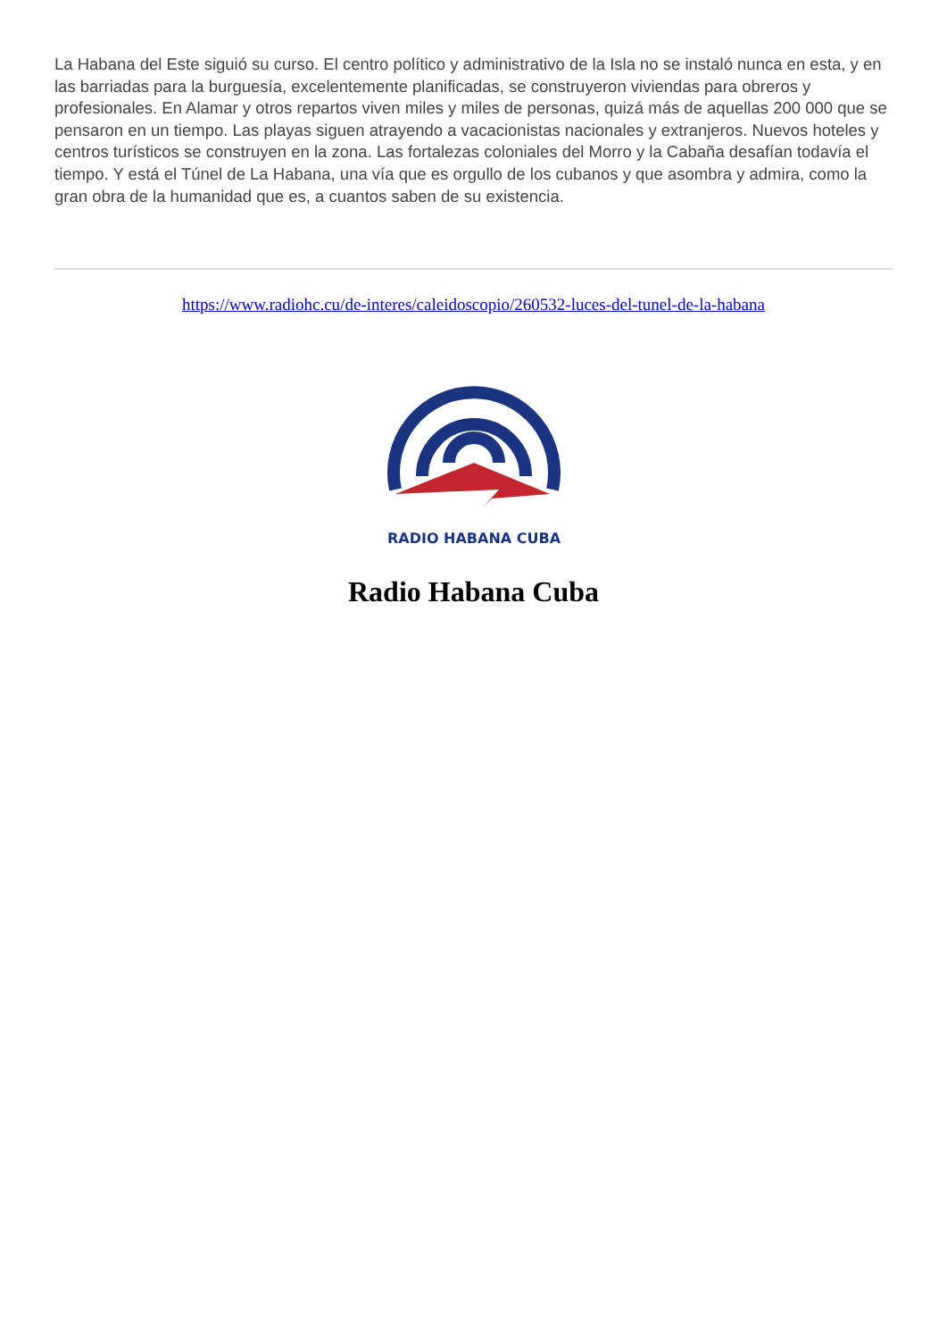La Habana del Este siguió su curso. El centro político y administrativo de la Isla no se instaló nunca en esta, y en las barriadas para la burguesía, excelentemente planificadas, se construyeron viviendas para obreros y profesionales. En Alamar y otros repartos viven miles y miles de personas, quizá más de aquellas 200 000 que se pensaron en un tiempo. Las playas siguen atrayendo a vacacionistas nacionales y extranjeros. Nuevos hoteles y centros turísticos se construyen en la zona. Las fortalezas coloniales del Morro y la Cabaña desafían todavía el tiempo. Y está el Túnel de La Habana, una vía que es orgullo de los cubanos y que asombra y admira, como la gran obra de la humanidad que es, a cuantos saben de su existencia.
https://www.radiohc.cu/de-interes/caleidoscopio/260532-luces-del-tunel-de-la-habana
RADIO HABANA CUBA
Radio Habana Cuba